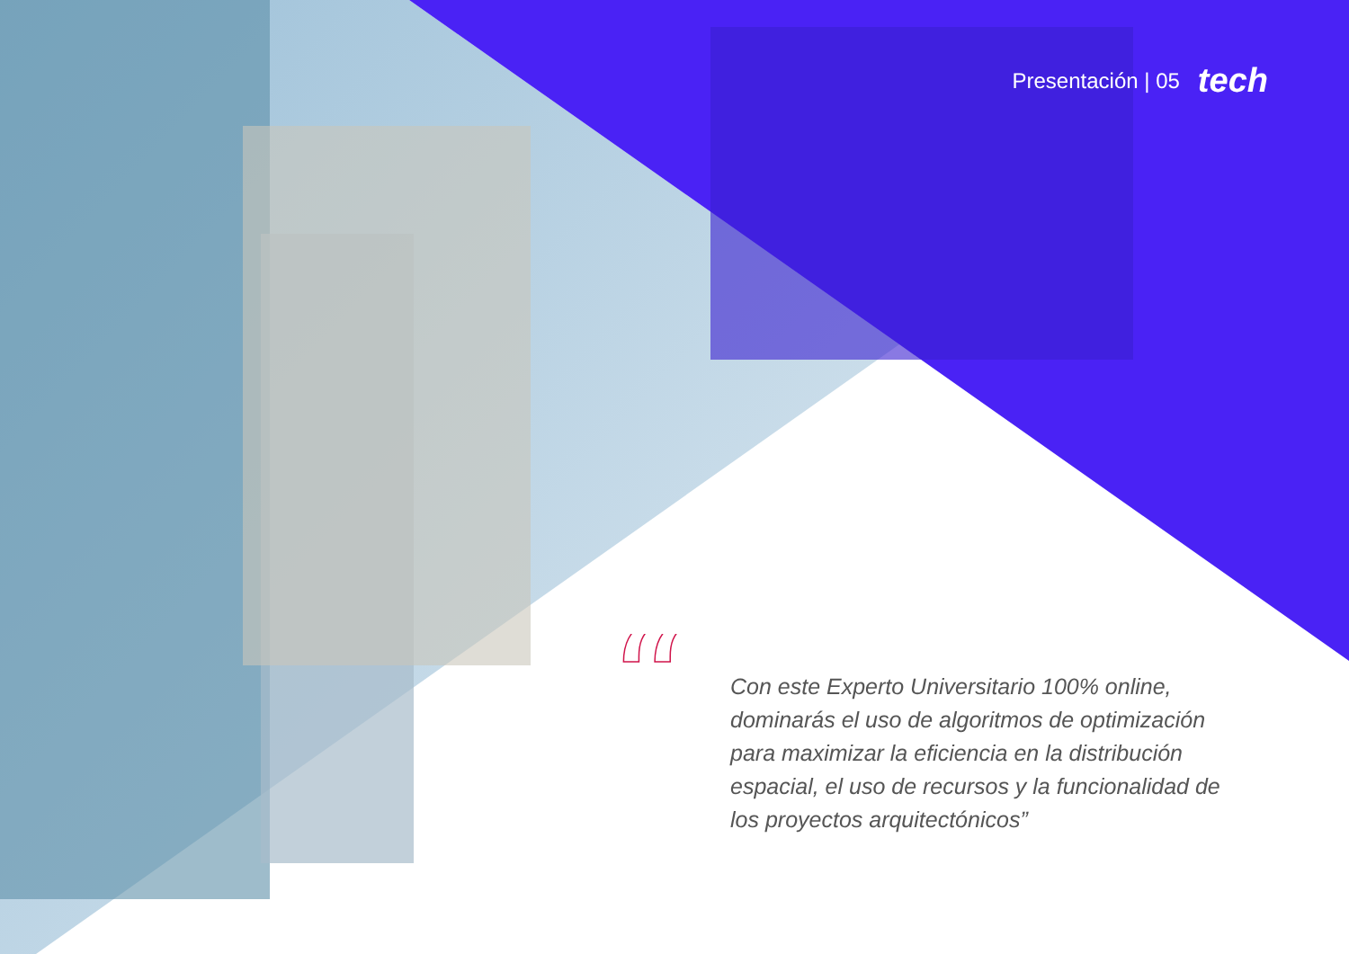Presentación | 05 tech
“
Con este Experto Universitario 100% online, dominarás el uso de algoritmos de optimización para maximizar la eficiencia en la distribución espacial, el uso de recursos y la funcionalidad de los proyectos arquitectónicos”